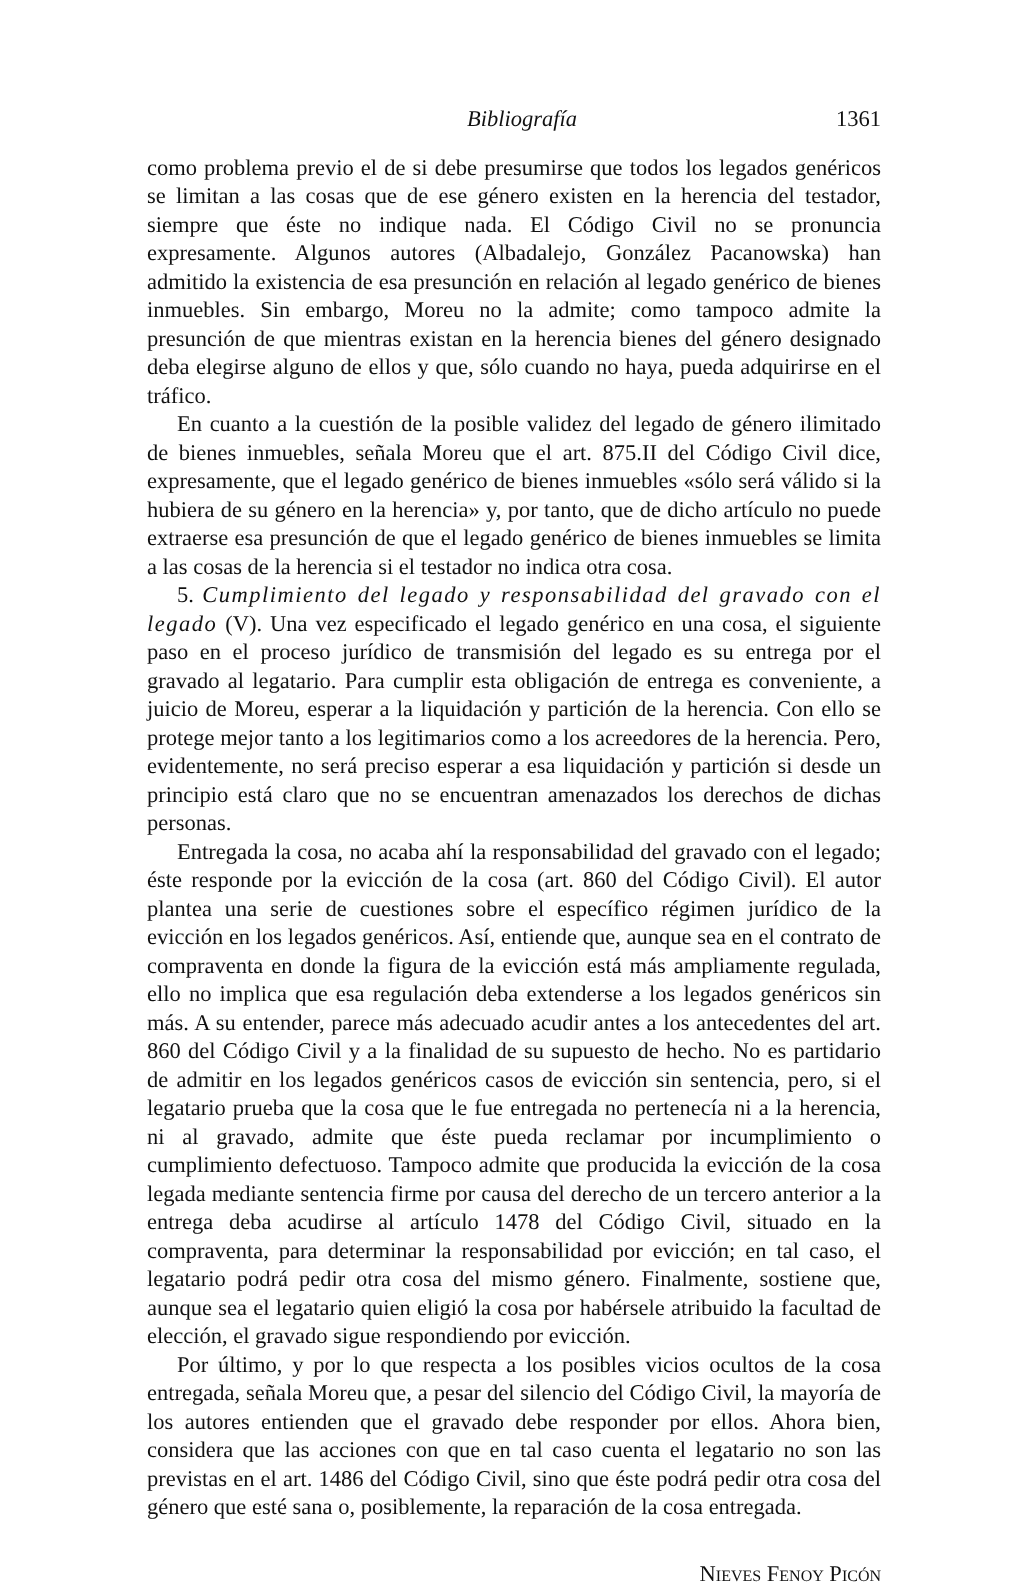Bibliografía 1361
como problema previo el de si debe presumirse que todos los legados genéricos se limitan a las cosas que de ese género existen en la herencia del testador, siempre que éste no indique nada. El Código Civil no se pronuncia expresamente. Algunos autores (Albadalejo, González Pacanowska) han admitido la existencia de esa presunción en relación al legado genérico de bienes inmuebles. Sin embargo, Moreu no la admite; como tampoco admite la presunción de que mientras existan en la herencia bienes del género designado deba elegirse alguno de ellos y que, sólo cuando no haya, pueda adquirirse en el tráfico.
En cuanto a la cuestión de la posible validez del legado de género ilimitado de bienes inmuebles, señala Moreu que el art. 875.II del Código Civil dice, expresamente, que el legado genérico de bienes inmuebles «sólo será válido si la hubiera de su género en la herencia» y, por tanto, que de dicho artículo no puede extraerse esa presunción de que el legado genérico de bienes inmuebles se limita a las cosas de la herencia si el testador no indica otra cosa.
5. Cumplimiento del legado y responsabilidad del gravado con el legado (V). Una vez especificado el legado genérico en una cosa, el siguiente paso en el proceso jurídico de transmisión del legado es su entrega por el gravado al legatario. Para cumplir esta obligación de entrega es conveniente, a juicio de Moreu, esperar a la liquidación y partición de la herencia. Con ello se protege mejor tanto a los legitimarios como a los acreedores de la herencia. Pero, evidentemente, no será preciso esperar a esa liquidación y partición si desde un principio está claro que no se encuentran amenazados los derechos de dichas personas.
Entregada la cosa, no acaba ahí la responsabilidad del gravado con el legado; éste responde por la evicción de la cosa (art. 860 del Código Civil). El autor plantea una serie de cuestiones sobre el específico régimen jurídico de la evicción en los legados genéricos. Así, entiende que, aunque sea en el contrato de compraventa en donde la figura de la evicción está más ampliamente regulada, ello no implica que esa regulación deba extenderse a los legados genéricos sin más. A su entender, parece más adecuado acudir antes a los antecedentes del art. 860 del Código Civil y a la finalidad de su supuesto de hecho. No es partidario de admitir en los legados genéricos casos de evicción sin sentencia, pero, si el legatario prueba que la cosa que le fue entregada no pertenecía ni a la herencia, ni al gravado, admite que éste pueda reclamar por incumplimiento o cumplimiento defectuoso. Tampoco admite que producida la evicción de la cosa legada mediante sentencia firme por causa del derecho de un tercero anterior a la entrega deba acudirse al artículo 1478 del Código Civil, situado en la compraventa, para determinar la responsabilidad por evicción; en tal caso, el legatario podrá pedir otra cosa del mismo género. Finalmente, sostiene que, aunque sea el legatario quien eligió la cosa por habérsele atribuido la facultad de elección, el gravado sigue respondiendo por evicción.
Por último, y por lo que respecta a los posibles vicios ocultos de la cosa entregada, señala Moreu que, a pesar del silencio del Código Civil, la mayoría de los autores entienden que el gravado debe responder por ellos. Ahora bien, considera que las acciones con que en tal caso cuenta el legatario no son las previstas en el art. 1486 del Código Civil, sino que éste podrá pedir otra cosa del género que esté sana o, posiblemente, la reparación de la cosa entregada.
Nieves Fenoy Picón